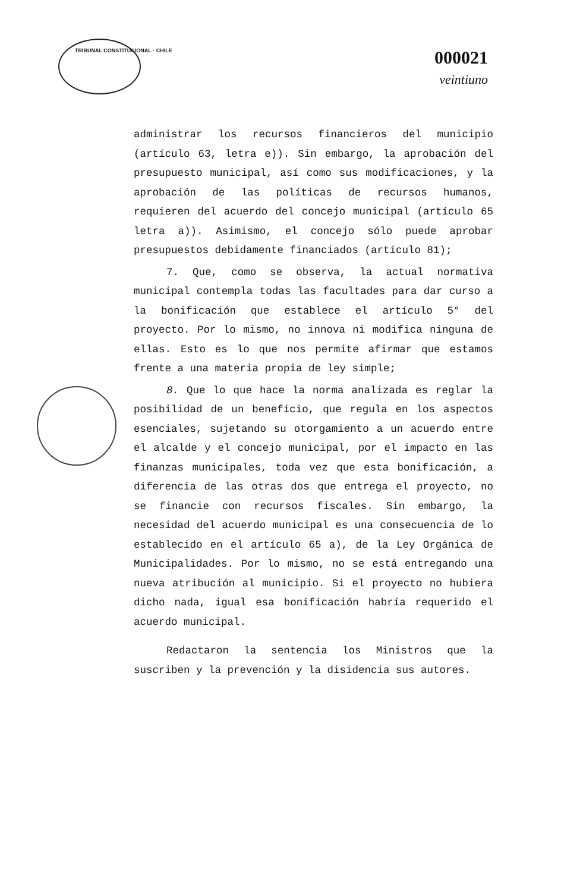TRIBUNAL CONSTITUCIONAL · CHILE
000021
veintiuno
administrar los recursos financieros del municipio (artículo 63, letra e)). Sin embargo, la aprobación del presupuesto municipal, así como sus modificaciones, y la aprobación de las políticas de recursos humanos, requieren del acuerdo del concejo municipal (artículo 65 letra a)). Asimismo, el concejo sólo puede aprobar presupuestos debidamente financiados (artículo 81);
7. Que, como se observa, la actual normativa municipal contempla todas las facultades para dar curso a la bonificación que establece el artículo 5° del proyecto. Por lo mismo, no innova ni modifica ninguna de ellas. Esto es lo que nos permite afirmar que estamos frente a una materia propia de ley simple;
8. Que lo que hace la norma analizada es reglar la posibilidad de un beneficio, que regula en los aspectos esenciales, sujetando su otorgamiento a un acuerdo entre el alcalde y el concejo municipal, por el impacto en las finanzas municipales, toda vez que esta bonificación, a diferencia de las otras dos que entrega el proyecto, no se financie con recursos fiscales. Sin embargo, la necesidad del acuerdo municipal es una consecuencia de lo establecido en el artículo 65 a), de la Ley Orgánica de Municipalidades. Por lo mismo, no se está entregando una nueva atribución al municipio. Si el proyecto no hubiera dicho nada, igual esa bonificación habría requerido el acuerdo municipal.
Redactaron la sentencia los Ministros que la suscriben y la prevención y la disidencia sus autores.